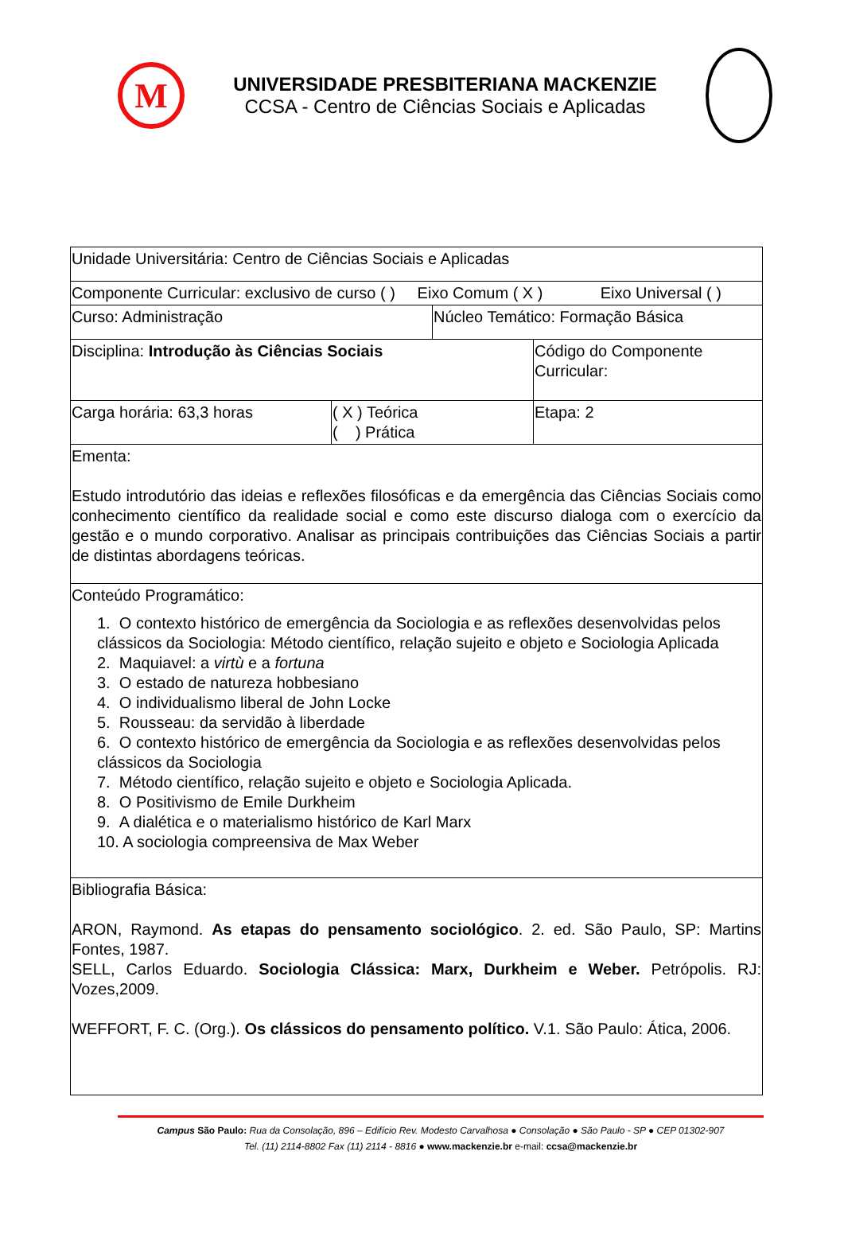M
UNIVERSIDADE PRESBITERIANA MACKENZIE
CCSA - Centro de Ciências Sociais e Aplicadas
| Unidade Universitária: Centro de Ciências Sociais e Aplicadas | | | |
| Componente Curricular: exclusivo de curso ( ) Eixo Comum ( X ) Eixo Universal ( ) | | | |
| Curso: Administração | | Núcleo Temático: Formação Básica | |
| Disciplina: Introdução às Ciências Sociais | | | Código do Componente Curricular: |
| Carga horária: 63,3 horas | ( X ) Teórica ( ) Prática | | Etapa: 2 |
| Ementa: Estudo introdutório das ideias e reflexões filosóficas e da emergência das Ciências Sociais como conhecimento científico da realidade social e como este discurso dialoga com o exercício da gestão e o mundo corporativo. Analisar as principais contribuições das Ciências Sociais a partir de distintas abordagens teóricas. | | | |
| Conteúdo Programático: 1. O contexto histórico de emergência da Sociologia e as reflexões desenvolvidas pelos clássicos da Sociologia: Método científico, relação sujeito e objeto e Sociologia Aplicada 2. Maquiavel: a virtù e a fortuna 3. O estado de natureza hobbesiano 4. O individualismo liberal de John Locke 5. Rousseau: da servidão à liberdade 6. O contexto histórico de emergência da Sociologia e as reflexões desenvolvidas pelos clássicos da Sociologia 7. Método científico, relação sujeito e objeto e Sociologia Aplicada. 8. O Positivismo de Emile Durkheim 9. A dialética e o materialismo histórico de Karl Marx 10. A sociologia compreensiva de Max Weber | | | |
| Bibliografia Básica: ARON, Raymond. As etapas do pensamento sociológico . 2. ed. São Paulo, SP: Martins Fontes, 1987. SELL, Carlos Eduardo. Sociologia Clássica: Marx, Durkheim e Weber. Petrópolis. RJ: Vozes,2009. WEFFORT, F. C. (Org.). Os clássicos do pensamento político. V.1. São Paulo: Ática, 2006. | | | |
Campus São Paulo: Rua da Consolação, 896 – Edifício Rev. Modesto Carvalhosa ● Consolação ● São Paulo - SP ● CEP 01302-907
Tel. (11) 2114-8802 Fax (11) 2114 - 8816 ● www.mackenzie.br e-mail: ccsa@mackenzie.br